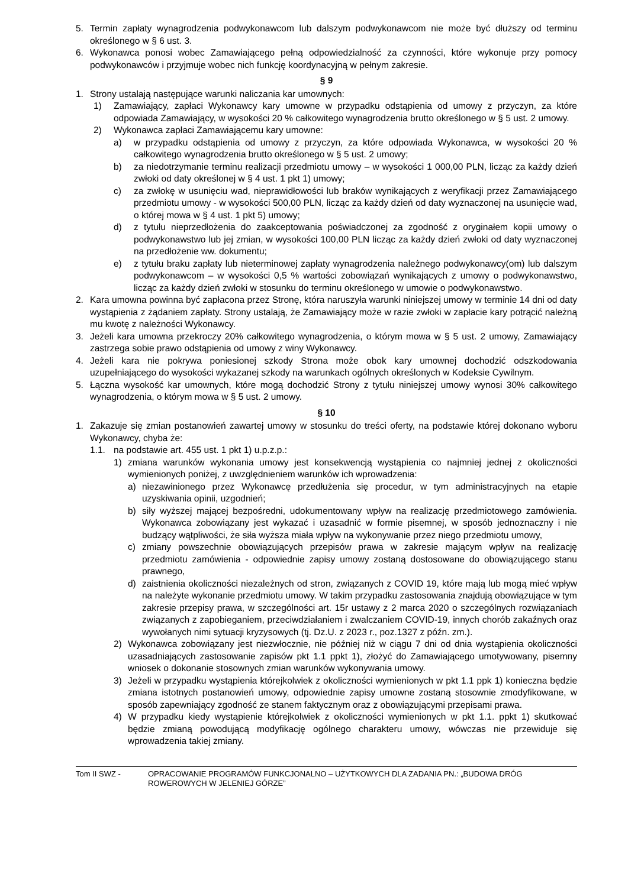5. Termin zapłaty wynagrodzenia podwykonawcom lub dalszym podwykonawcom nie może być dłuższy od terminu określonego w § 6 ust. 3.
6. Wykonawca ponosi wobec Zamawiającego pełną odpowiedzialność za czynności, które wykonuje przy pomocy podwykonawców i przyjmuje wobec nich funkcję koordynacyjną w pełnym zakresie.
§ 9
1. Strony ustalają następujące warunki naliczania kar umownych:
1) Zamawiający, zapłaci Wykonawcy kary umowne w przypadku odstąpienia od umowy z przyczyn, za które odpowiada Zamawiający, w wysokości 20 % całkowitego wynagrodzenia brutto określonego w § 5 ust. 2 umowy.
2) Wykonawca zapłaci Zamawiającemu kary umowne:
a) w przypadku odstąpienia od umowy z przyczyn, za które odpowiada Wykonawca, w wysokości 20 % całkowitego wynagrodzenia brutto określonego w § 5 ust. 2 umowy;
b) za niedotrzymanie terminu realizacji przedmiotu umowy – w wysokości 1 000,00 PLN, licząc za każdy dzień zwłoki od daty określonej w § 4 ust. 1 pkt 1) umowy;
c) za zwłokę w usunięciu wad, nieprawidłowości lub braków wynikających z weryfikacji przez Zamawiającego przedmiotu umowy - w wysokości 500,00 PLN, licząc za każdy dzień od daty wyznaczonej na usunięcie wad, o której mowa w § 4 ust. 1 pkt 5) umowy;
d) z tytułu nieprzedłożenia do zaakceptowania poświadczonej za zgodność z oryginałem kopii umowy o podwykonawstwo lub jej zmian, w wysokości 100,00 PLN licząc za każdy dzień zwłoki od daty wyznaczonej na przedłożenie ww. dokumentu;
e) z tytułu braku zapłaty lub nieterminowej zapłaty wynagrodzenia należnego podwykonawcy(om) lub dalszym podwykonawcom – w wysokości 0,5 % wartości zobowiązań wynikających z umowy o podwykonawstwo, licząc za każdy dzień zwłoki w stosunku do terminu określonego w umowie o podwykonawstwo.
2. Kara umowna powinna być zapłacona przez Stronę, która naruszyła warunki niniejszej umowy w terminie 14 dni od daty wystąpienia z żądaniem zapłaty. Strony ustalają, że Zamawiający może w razie zwłoki w zapłacie kary potrącić należną mu kwotę z należności Wykonawcy.
3. Jeżeli kara umowna przekroczy 20% całkowitego wynagrodzenia, o którym mowa w § 5 ust. 2 umowy, Zamawiający zastrzega sobie prawo odstąpienia od umowy z winy Wykonawcy.
4. Jeżeli kara nie pokrywa poniesionej szkody Strona może obok kary umownej dochodzić odszkodowania uzupełniającego do wysokości wykazanej szkody na warunkach ogólnych określonych w Kodeksie Cywilnym.
5. Łączna wysokość kar umownych, które mogą dochodzić Strony z tytułu niniejszej umowy wynosi 30% całkowitego wynagrodzenia, o którym mowa w § 5 ust. 2 umowy.
§ 10
1. Zakazuje się zmian postanowień zawartej umowy w stosunku do treści oferty, na podstawie której dokonano wyboru Wykonawcy, chyba że:
1.1. na podstawie art. 455 ust. 1 pkt 1) u.p.z.p.:
1) zmiana warunków wykonania umowy jest konsekwencją wystąpienia co najmniej jednej z okoliczności wymienionych poniżej, z uwzględnieniem warunków ich wprowadzenia:
a) niezawinionego przez Wykonawcę przedłużenia się procedur, w tym administracyjnych na etapie uzyskiwania opinii, uzgodnień;
b) siły wyższej mającej bezpośredni, udokumentowany wpływ na realizację przedmiotowego zamówienia. Wykonawca zobowiązany jest wykazać i uzasadnić w formie pisemnej, w sposób jednoznaczny i nie budzący wątpliwości, że siła wyższa miała wpływ na wykonywanie przez niego przedmiotu umowy,
c) zmiany powszechnie obowiązujących przepisów prawa w zakresie mającym wpływ na realizację przedmiotu zamówienia - odpowiednie zapisy umowy zostaną dostosowane do obowiązującego stanu prawnego,
d) zaistnienia okoliczności niezależnych od stron, związanych z COVID 19, które mają lub mogą mieć wpływ na należyte wykonanie przedmiotu umowy. W takim przypadku zastosowania znajdują obowiązujące w tym zakresie przepisy prawa, w szczególności art. 15r ustawy z 2 marca 2020 o szczególnych rozwiązaniach związanych z zapobieganiem, przeciwdziałaniem i zwalczaniem COVID-19, innych chorób zakaźnych oraz wywołanych nimi sytuacji kryzysowych (tj. Dz.U. z 2023 r., poz.1327 z późn. zm.).
2) Wykonawca zobowiązany jest niezwłocznie, nie później niż w ciągu 7 dni od dnia wystąpienia okoliczności uzasadniających zastosowanie zapisów pkt 1.1 ppkt 1), złożyć do Zamawiającego umotywowany, pisemny wniosek o dokonanie stosownych zmian warunków wykonywania umowy.
3) Jeżeli w przypadku wystąpienia którejkolwiek z okoliczności wymienionych w pkt 1.1 ppk 1) konieczna będzie zmiana istotnych postanowień umowy, odpowiednie zapisy umowne zostaną stosownie zmodyfikowane, w sposób zapewniający zgodność ze stanem faktycznym oraz z obowiązującymi przepisami prawa.
4) W przypadku kiedy wystąpienie którejkolwiek z okoliczności wymienionych w pkt 1.1. ppkt 1) skutkować będzie zmianą powodującą modyfikację ogólnego charakteru umowy, wówczas nie przewiduje się wprowadzenia takiej zmiany.
Tom II SWZ - OPRACOWANIE PROGRAMÓW FUNKCJONALNO – UŻYTKOWYCH DLA ZADANIA PN.: „BUDOWA DRÓG ROWEROWYCH W JELENIEJ GÓRZE”